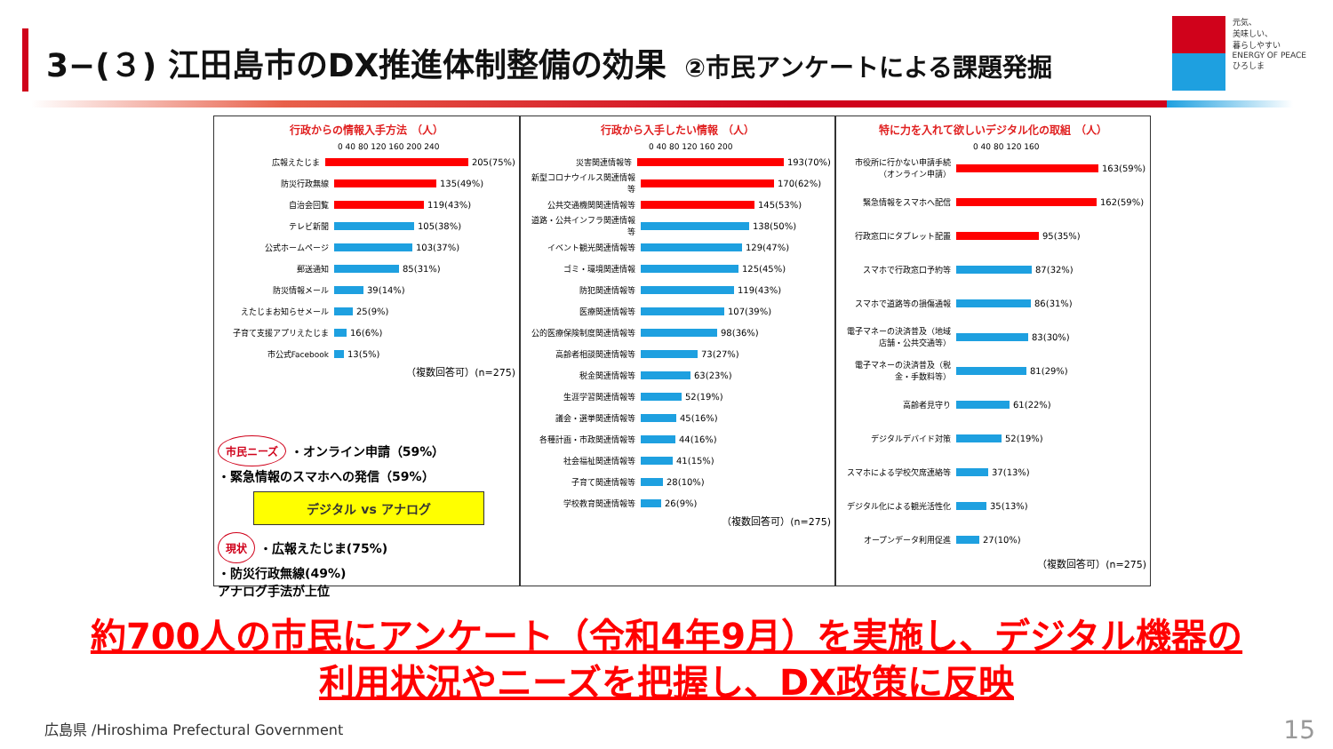3−(３) 江田島市のDX推進体制整備の効果 ②市民アンケートによる課題発掘
元気、
美味しい、
暮らしやすい
ENERGY OF PEACE
ひろしま
行政からの情報入手方法 （人）
0 40 80 120 160 200 240
広報えたじま 205(75%)
防災行政無線 135(49%)
自治会回覧 119(43%)
テレビ新聞 105(38%)
公式ホームページ 103(37%)
郵送通知 85(31%)
防災情報メール 39(14%)
えたじまお知らせメール 25(9%)
子育て支援アプリえたじま 16(6%)
市公式Facebook 13(5%)
（複数回答可）(n=275)
行政から入手したい情報 （人）
0 40 80 120 160 200
災害関連情報等 193(70%)
新型コロナウイルス関連情報等 170(62%)
公共交通機関関連情報等 145(53%)
道路・公共インフラ関連情報等 138(50%)
イベント観光関連情報等 129(47%)
ゴミ・環境関連情報 125(45%)
防犯関連情報等 119(43%)
医療関連情報等 107(39%)
公的医療保険制度関連情報等 98(36%)
高齢者相談関連情報等 73(27%)
税金関連情報等 63(23%)
生涯学習関連情報等 52(19%)
議会・選挙関連情報等 45(16%)
各種計画・市政関連情報等 44(16%)
社会福祉関連情報等 41(15%)
子育て関連情報等 28(10%)
学校教育関連情報等 26(9%)
（複数回答可）(n=275)
特に力を入れて欲しいデジタル化の取組 （人）
0 40 80 120 160
市役所に行かない申請手続（オンライン申請） 163(59%)
緊急情報をスマホへ配信 162(59%)
行政窓口にタブレット配置 95(35%)
スマホで行政窓口予約等 87(32%)
スマホで道路等の損傷通報 86(31%)
電子マネーの決済普及（地域店舗・公共交通等） 83(30%)
電子マネーの決済普及（税金・手数料等） 81(29%)
高齢者見守り 61(22%)
デジタルデバイド対策 52(19%)
スマホによる学校欠席連絡等 37(13%)
デジタル化による観光活性化 35(13%)
オープンデータ利用促進 27(10%)
（複数回答可）(n=275)
市民ニーズ ・オンライン申請（59%）
・緊急情報のスマホへの発信（59%）
デジタル vs アナログ
現状 ・広報えたじま(75%)
・防災行政無線(49%)
アナログ手法が上位
約700人の市民にアンケート（令和4年9月）を実施し、デジタル機器の利用状況やニーズを把握し、DX政策に反映
広島県 /Hiroshima Prefectural Government
15